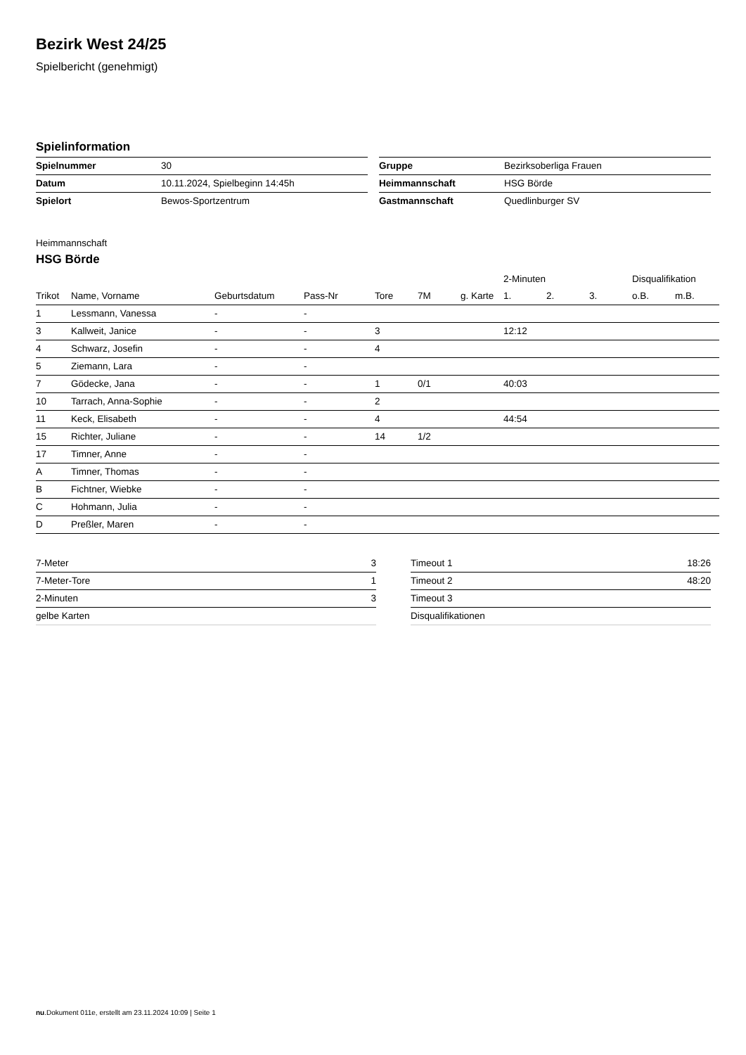Bezirk West 24/25
Spielbericht (genehmigt)
Spielinformation
| Spielnummer | 30 |
| Datum | 10.11.2024, Spielbeginn 14:45h |
| Spielort | Bewos-Sportzentrum |
| Gruppe | Bezirksoberliga Frauen |
| Heimmannschaft | HSG Börde |
| Gastmannschaft | Quedlinburger SV |
Heimmannschaft
HSG Börde
| | | | | | | | 2-Minuten | | | Disqualifikation | |
| --- | --- | --- | --- | --- | --- | --- | --- | --- | --- | --- | --- |
| Trikot | Name, Vorname | Geburtsdatum | Pass-Nr | Tore | 7M | g. Karte | 1. | 2. | 3. | o.B. | m.B. |
| 1 | Lessmann, Vanessa | - | - | | | | | | | | |
| 3 | Kallweit, Janice | - | - | 3 | | | 12:12 | | | | |
| 4 | Schwarz, Josefin | - | - | 4 | | | | | | | |
| 5 | Ziemann, Lara | - | - | | | | | | | | |
| 7 | Gödecke, Jana | - | - | 1 | 0/1 | | 40:03 | | | | |
| 10 | Tarrach, Anna-Sophie | - | - | 2 | | | | | | | |
| 11 | Keck, Elisabeth | - | - | 4 | | | 44:54 | | | | |
| 15 | Richter, Juliane | - | - | 14 | 1/2 | | | | | | |
| 17 | Timner, Anne | - | - | | | | | | | | |
| A | Timner, Thomas | - | - | | | | | | | | |
| B | Fichtner, Wiebke | - | - | | | | | | | | |
| C | Hohmann, Julia | - | - | | | | | | | | |
| D | Preßler, Maren | - | - | | | | | | | | |
| 7-Meter | 3 |
| 7-Meter-Tore | 1 |
| 2-Minuten | 3 |
| gelbe Karten | |
| Timeout 1 | 18:26 |
| Timeout 2 | 48:20 |
| Timeout 3 | |
| Disqualifikationen | |
nu.Dokument 011e, erstellt am 23.11.2024 10:09 | Seite 1